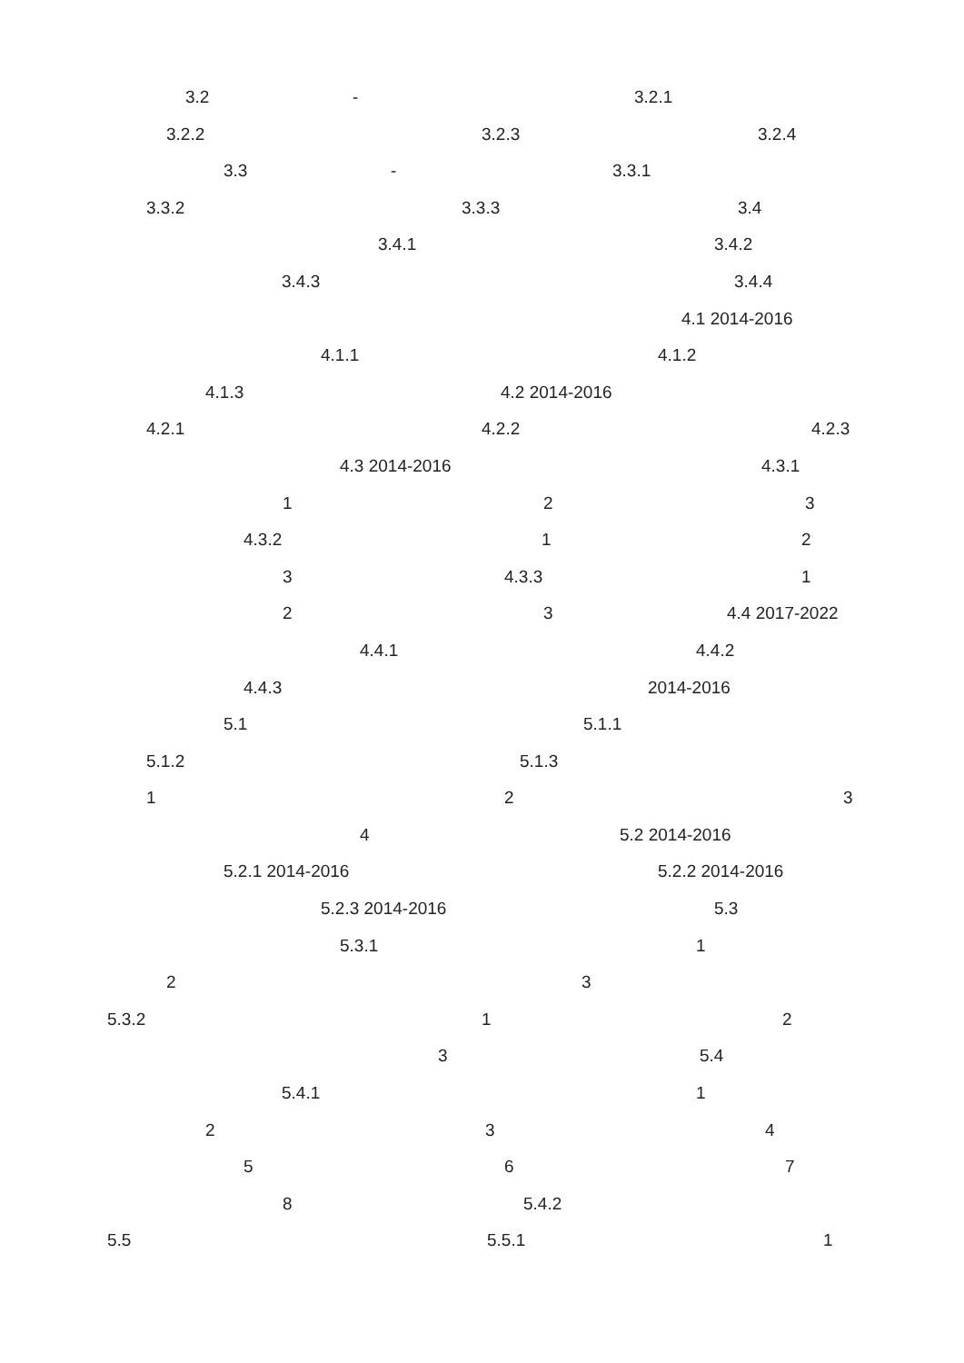3.2 - 3.2.1
3.2.2 3.2.3 3.2.4
3.3 - 3.3.1
3.3.2 3.3.3 3.4
3.4.1 3.4.2
3.4.3 3.4.4
4.1 2014-2016
4.1.1 4.1.2
4.1.3 4.2 2014-2016
4.2.1 4.2.2 4.2.3
4.3 2014-2016 4.3.1
1 2 3
4.3.2 1 2
3 4.3.3 1
2 3 4.4 2017-2022
4.4.1 4.4.2
4.4.3 2014-2016
5.1 5.1.1
5.1.2 5.1.3
1 2 3
4 5.2 2014-2016
5.2.1 2014-2016 5.2.2 2014-2016
5.2.3 2014-2016 5.3
5.3.1 1
2 3
5.3.2 1 2
3 5.4
5.4.1 1
2 3 4
5 6 7
8 5.4.2
5.5 5.5.1 1